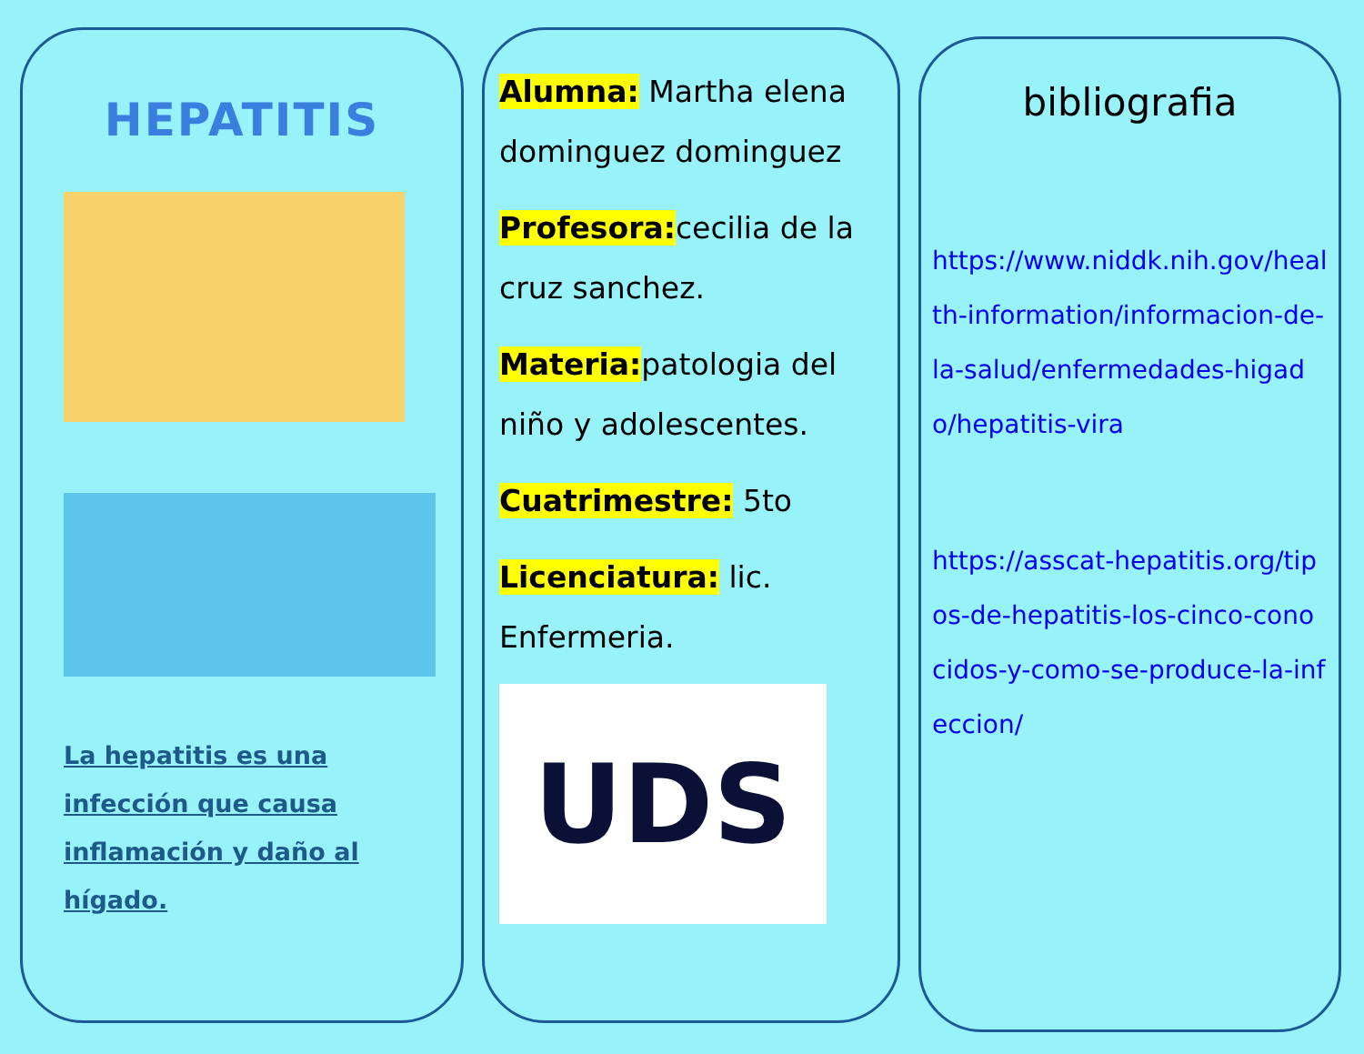HEPATITIS
La hepatitis es una infección que causa inflamación y daño al hígado.
Alumna: Martha elena dominguez dominguez
Profesora:cecilia de la cruz sanchez.
Materia:patologia del niño y adolescentes.
Cuatrimestre: 5to
Licenciatura: lic. Enfermeria.
UDS
bibliografia
https://www.niddk.nih.gov/health-information/informacion-de-la-salud/enfermedades-higado/hepatitis-vira
https://asscat-hepatitis.org/tipos-de-hepatitis-los-cinco-conocidos-y-como-se-produce-la-infeccion/